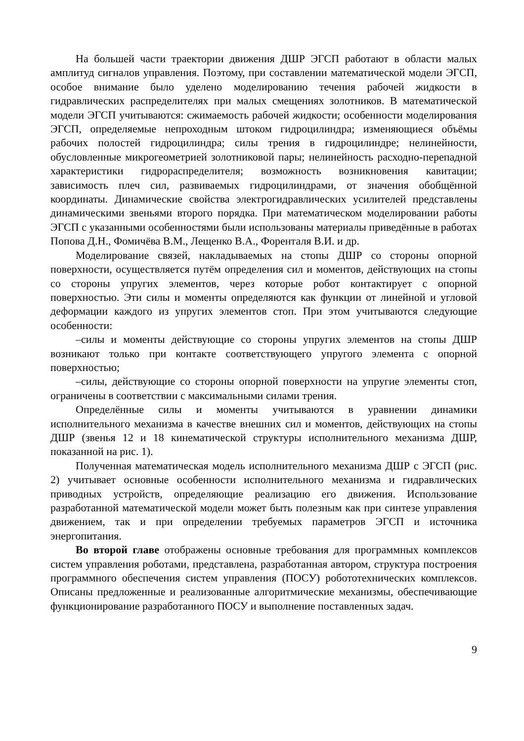На большей части траектории движения ДШР ЭГСП работают в области малых амплитуд сигналов управления. Поэтому, при составлении математической модели ЭГСП, особое внимание было уделено моделированию течения рабочей жидкости в гидравлических распределителях при малых смещениях золотников. В математической модели ЭГСП учитываются: сжимаемость рабочей жидкости; особенности моделирования ЭГСП, определяемые непроходным штоком гидроцилиндра; изменяющиеся объёмы рабочих полостей гидроцилиндра; силы трения в гидроцилиндре; нелинейности, обусловленные микрогеометрией золотниковой пары; нелинейность расходно-перепадной характеристики гидрораспределителя; возможность возникновения кавитации; зависимость плеч сил, развиваемых гидроцилиндрами, от значения обобщённой координаты. Динамические свойства электрогидравлических усилителей представлены динамическими звеньями второго порядка. При математическом моделировании работы ЭГСП с указанными особенностями были использованы материалы приведённые в работах Попова Д.Н., Фомичёва В.М., Лещенко В.А., Форенталя В.И. и др.
Моделирование связей, накладываемых на стопы ДШР со стороны опорной поверхности, осуществляется путём определения сил и моментов, действующих на стопы со стороны упругих элементов, через которые робот контактирует с опорной поверхностью. Эти силы и моменты определяются как функции от линейной и угловой деформации каждого из упругих элементов стоп. При этом учитываются следующие особенности:
–силы и моменты действующие со стороны упругих элементов на стопы ДШР возникают только при контакте соответствующего упругого элемента с опорной поверхностью;
–силы, действующие со стороны опорной поверхности на упругие элементы стоп, ограничены в соответствии с максимальными силами трения.
Определённые силы и моменты учитываются в уравнении динамики исполнительного механизма в качестве внешних сил и моментов, действующих на стопы ДШР (звенья 12 и 18 кинематической структуры исполнительного механизма ДШР, показанной на рис. 1).
Полученная математическая модель исполнительного механизма ДШР с ЭГСП (рис. 2) учитывает основные особенности исполнительного механизма и гидравлических приводных устройств, определяющие реализацию его движения. Использование разработанной математической модели может быть полезным как при синтезе управления движением, так и при определении требуемых параметров ЭГСП и источника энергопитания.
Во второй главе отображены основные требования для программных комплексов систем управления роботами, представлена, разработанная автором, структура построения программного обеспечения систем управления (ПОСУ) робототехнических комплексов. Описаны предложенные и реализованные алгоритмические механизмы, обеспечивающие функционирование разработанного ПОСУ и выполнение поставленных задач.
9